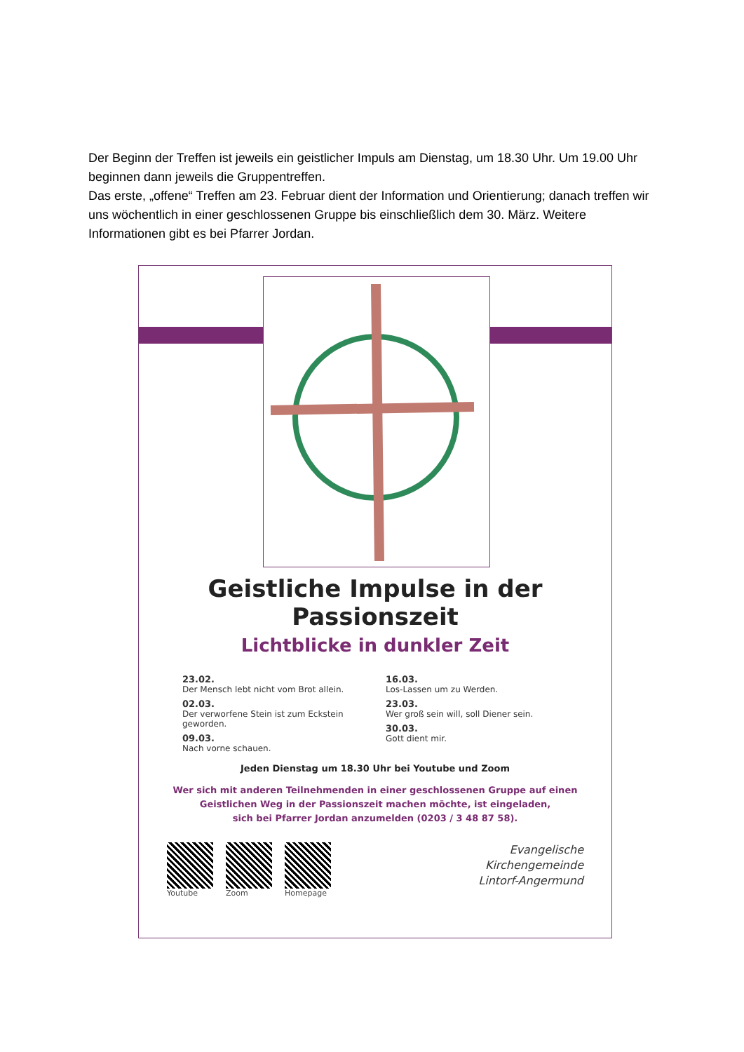Der Beginn der Treffen ist jeweils ein geistlicher Impuls am Dienstag, um 18.30 Uhr. Um 19.00 Uhr beginnen dann jeweils die Gruppentreffen.
Das erste, „offene“ Treffen am 23. Februar dient der Information und Orientierung; danach treffen wir uns wöchentlich in einer geschlossenen Gruppe bis einschließlich dem 30. März. Weitere Informationen gibt es bei Pfarrer Jordan.
Geistliche Impulse in der Passionszeit
Lichtblicke in dunkler Zeit
23.02.
Der Mensch lebt nicht vom Brot allein.
02.03.
Der verworfene Stein ist zum Eckstein geworden.
09.03.
Nach vorne schauen.
16.03.
Los-Lassen um zu Werden.
23.03.
Wer groß sein will, soll Diener sein.
30.03.
Gott dient mir.
Jeden Dienstag um 18.30 Uhr bei Youtube und Zoom
Wer sich mit anderen Teilnehmenden in einer geschlossenen Gruppe auf einen
Geistlichen Weg in der Passionszeit machen möchte, ist eingeladen,
sich bei Pfarrer Jordan anzumelden (0203 / 3 48 87 58).
Youtube Zoom Homepage
Evangelische
Kirchengemeinde
Lintorf-Angermund